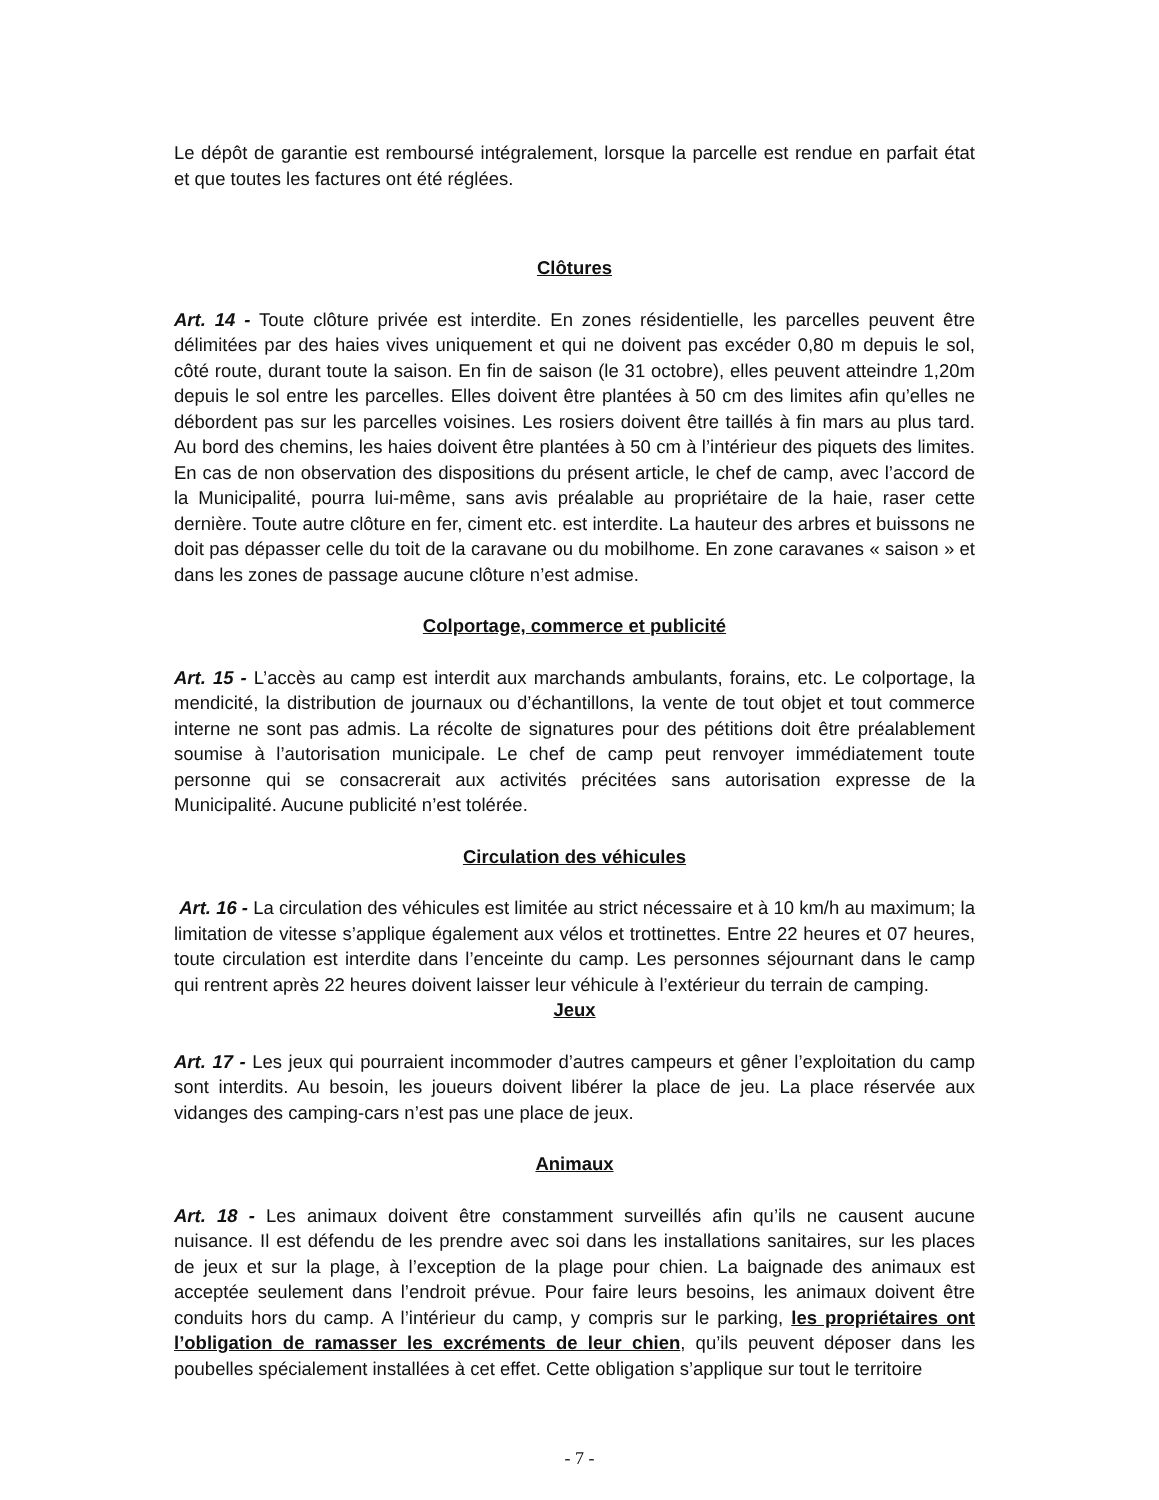Le dépôt de garantie est remboursé intégralement, lorsque la parcelle est rendue en parfait état et que toutes les factures ont été réglées.
Clôtures
Art. 14 - Toute clôture privée est interdite. En zones résidentielle, les parcelles peuvent être délimitées par des haies vives uniquement et qui ne doivent pas excéder 0,80 m depuis le sol, côté route, durant toute la saison. En fin de saison (le 31 octobre), elles peuvent atteindre 1,20m depuis le sol entre les parcelles. Elles doivent être plantées à 50 cm des limites afin qu’elles ne débordent pas sur les parcelles voisines. Les rosiers doivent être taillés à fin mars au plus tard. Au bord des chemins, les haies doivent être plantées à 50 cm à l’intérieur des piquets des limites. En cas de non observation des dispositions du présent article, le chef de camp, avec l’accord de la Municipalité, pourra lui-même, sans avis préalable au propriétaire de la haie, raser cette dernière. Toute autre clôture en fer, ciment etc. est interdite. La hauteur des arbres et buissons ne doit pas dépasser celle du toit de la caravane ou du mobilhome. En zone caravanes « saison » et dans les zones de passage aucune clôture n’est admise.
Colportage, commerce et publicité
Art. 15 - L’accès au camp est interdit aux marchands ambulants, forains, etc. Le colportage, la mendicité, la distribution de journaux ou d’échantillons, la vente de tout objet et tout commerce interne ne sont pas admis. La récolte de signatures pour des pétitions doit être préalablement soumise à l’autorisation municipale. Le chef de camp peut renvoyer immédiatement toute personne qui se consacrerait aux activités précitées sans autorisation expresse de la Municipalité. Aucune publicité n’est tolérée.
Circulation des véhicules
Art. 16 - La circulation des véhicules est limitée au strict nécessaire et à 10 km/h au maximum; la limitation de vitesse s’applique également aux vélos et trottinettes. Entre 22 heures et 07 heures, toute circulation est interdite dans l’enceinte du camp. Les personnes séjournant dans le camp qui rentrent après 22 heures doivent laisser leur véhicule à l’extérieur du terrain de camping.
Jeux
Art. 17 - Les jeux qui pourraient incommoder d’autres campeurs et gêner l’exploitation du camp sont interdits. Au besoin, les joueurs doivent libérer la place de jeu. La place réservée aux vidanges des camping-cars n’est pas une place de jeux.
Animaux
Art. 18 - Les animaux doivent être constamment surveillés afin qu’ils ne causent aucune nuisance. Il est défendu de les prendre avec soi dans les installations sanitaires, sur les places de jeux et sur la plage, à l’exception de la plage pour chien. La baignade des animaux est acceptée seulement dans l’endroit prévue. Pour faire leurs besoins, les animaux doivent être conduits hors du camp. A l’intérieur du camp, y compris sur le parking, les propriétaires ont l’obligation de ramasser les excréments de leur chien, qu’ils peuvent déposer dans les poubelles spécialement installées à cet effet. Cette obligation s’applique sur tout le territoire
- 7 -